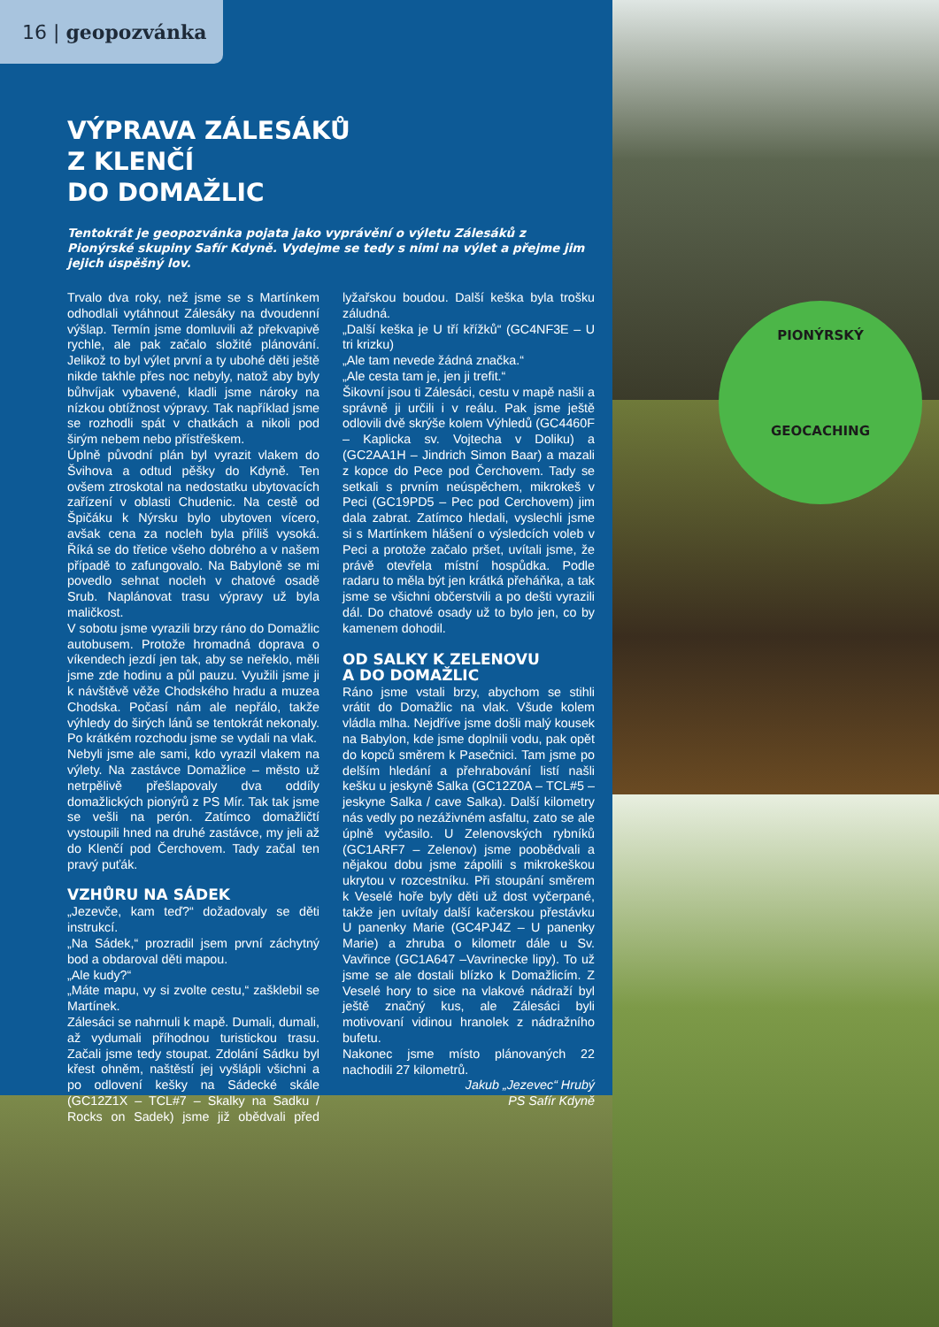16 | geopozvánka
VÝPRAVA ZÁLESÁKŮ
Z KLENČÍ
DO DOMAŽLIC
Tentokrát je geopozvánka pojata jako vyprávění o výletu Zálesáků z Pionýrské skupiny Safír Kdyně. Vydejme se tedy s nimi na výlet a přejme jim jejich úspěšný lov.
Trvalo dva roky, než jsme se s Martínkem odhodlali vytáhnout Zálesáky na dvoudenní výšlap. Termín jsme domluvili až překvapivě rychle, ale pak začalo složité plánování. Jelikož to byl výlet první a ty ubohé děti ještě nikde takhle přes noc nebyly, natož aby byly bůhvíjak vybavené, kladli jsme nároky na nízkou obtížnost výpravy. Tak například jsme se rozhodli spát v chatkách a nikoli pod širým nebem nebo přístřeškem.
Úplně původní plán byl vyrazit vlakem do Švihova a odtud pěšky do Kdyně. Ten ovšem ztroskotal na nedostatku ubytovacích zařízení v oblasti Chudenic. Na cestě od Špičáku k Nýrsku bylo ubytoven vícero, avšak cena za nocleh byla příliš vysoká. Říká se do třetice všeho dobrého a v našem případě to zafungovalo. Na Babyloně se mi povedlo sehnat nocleh v chatové osadě Srub. Naplánovat trasu výpravy už byla maličkost.
V sobotu jsme vyrazili brzy ráno do Domažlic autobusem. Protože hromadná doprava o víkendech jezdí jen tak, aby se neřeklo, měli jsme zde hodinu a půl pauzu. Využili jsme ji k návštěvě věže Chodského hradu a muzea Chodska. Počasí nám ale nepřálo, takže výhledy do širých lánů se tentokrát nekonaly. Po krátkém rozchodu jsme se vydali na vlak.
Nebyli jsme ale sami, kdo vyrazil vlakem na výlety. Na zastávce Domažlice – město už netrpělivě přešlapovaly dva oddíly domažlických pionýrů z PS Mír. Tak tak jsme se vešli na perón. Zatímco domažličtí vystoupili hned na druhé zastávce, my jeli až do Klenčí pod Čerchovem. Tady začal ten pravý puťák.
VZHŮRU NA SÁDEK
„Jezevče, kam teď?“ dožadovaly se děti instrukcí.
„Na Sádek,“ prozradil jsem první záchytný bod a obdaroval děti mapou.
„Ale kudy?“
„Máte mapu, vy si zvolte cestu,“ zašklebil se Martínek.
Zálesáci se nahrnuli k mapě. Dumali, dumali, až vydumali příhodnou turistickou trasu. Začali jsme tedy stoupat. Zdolání Sádku byl křest ohněm, naštěstí jej vyšlápli všichni a po odlovení kešky na Sádecké skále (GC12Z1X – TCL#7 – Skalky na Sadku / Rocks on Sadek) jsme již obědvali před lyžařskou boudou. Další keška byla trošku záludná.
„Další keška je U tří křížků“ (GC4NF3E – U tri krizku)
„Ale tam nevede žádná značka.“
„Ale cesta tam je, jen ji trefit.“
Šikovní jsou ti Zálesáci, cestu v mapě našli a správně ji určili i v reálu. Pak jsme ještě odlovili dvě skrýše kolem Výhledů (GC4460F – Kaplicka sv. Vojtecha v Doliku) a (GC2AA1H – Jindrich Simon Baar) a mazali z kopce do Pece pod Čerchovem. Tady se setkali s prvním neúspěchem, mikrokeš v Peci (GC19PD5 – Pec pod Cerchovem) jim dala zabrat. Zatímco hledali, vyslechli jsme si s Martínkem hlášení o výsledcích voleb v Peci a protože začalo pršet, uvítali jsme, že právě otevřela místní hospůdka. Podle radaru to měla být jen krátká přeháňka, a tak jsme se všichni občerstvili a po dešti vyrazili dál. Do chatové osady už to bylo jen, co by kamenem dohodil.
OD SALKY K ZELENOVU
A DO DOMAŽLIC
Ráno jsme vstali brzy, abychom se stihli vrátit do Domažlic na vlak. Všude kolem vládla mlha. Nejdříve jsme došli malý kousek na Babylon, kde jsme doplnili vodu, pak opět do kopců směrem k Pasečnici. Tam jsme po delším hledání a přehrabování listí našli kešku u jeskyně Salka (GC12Z0A – TCL#5 – jeskyne Salka / cave Salka). Další kilometry nás vedly po nezáživném asfaltu, zato se ale úplně vyčasilo. U Zelenovských rybníků (GC1ARF7 – Zelenov) jsme poobědvali a nějakou dobu jsme zápolili s mikrokeškou ukrytou v rozcestníku. Při stoupání směrem k Veselé hoře byly děti už dost vyčerpané, takže jen uvítaly další kačerskou přestávku U panenky Marie (GC4PJ4Z – U panenky Marie) a zhruba o kilometr dále u Sv. Vavřince (GC1A647 –Vavrinecke lipy). To už jsme se ale dostali blízko k Domažlicím. Z Veselé hory to sice na vlakové nádraží byl ještě značný kus, ale Zálesáci byli motivovaní vidinou hranolek z nádražního bufetu.
Nakonec jsme místo plánovaných 22 nachodili 27 kilometrů.
Jakub „Jezevec“ Hrubý
PS Safír Kdyně
PIONÝRSKÝ
GEOCACHING